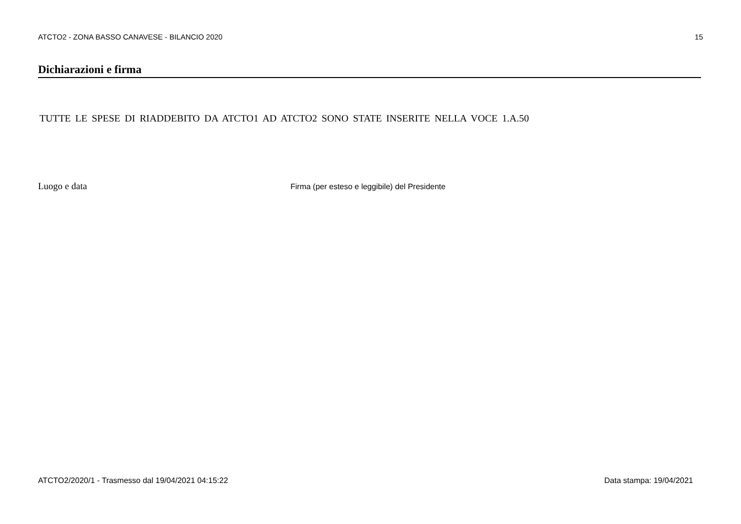ATCTO2 - ZONA BASSO CANAVESE - BILANCIO 2020 15
Dichiarazioni e firma
TUTTE LE SPESE DI RIADDEBITO DA ATCTO1 AD ATCTO2 SONO STATE INSERITE NELLA VOCE 1.A.50
Luogo e data Firma (per esteso e leggibile) del Presidente
ATCTO2/2020/1 - Trasmesso dal 19/04/2021 04:15:22 Data stampa: 19/04/2021